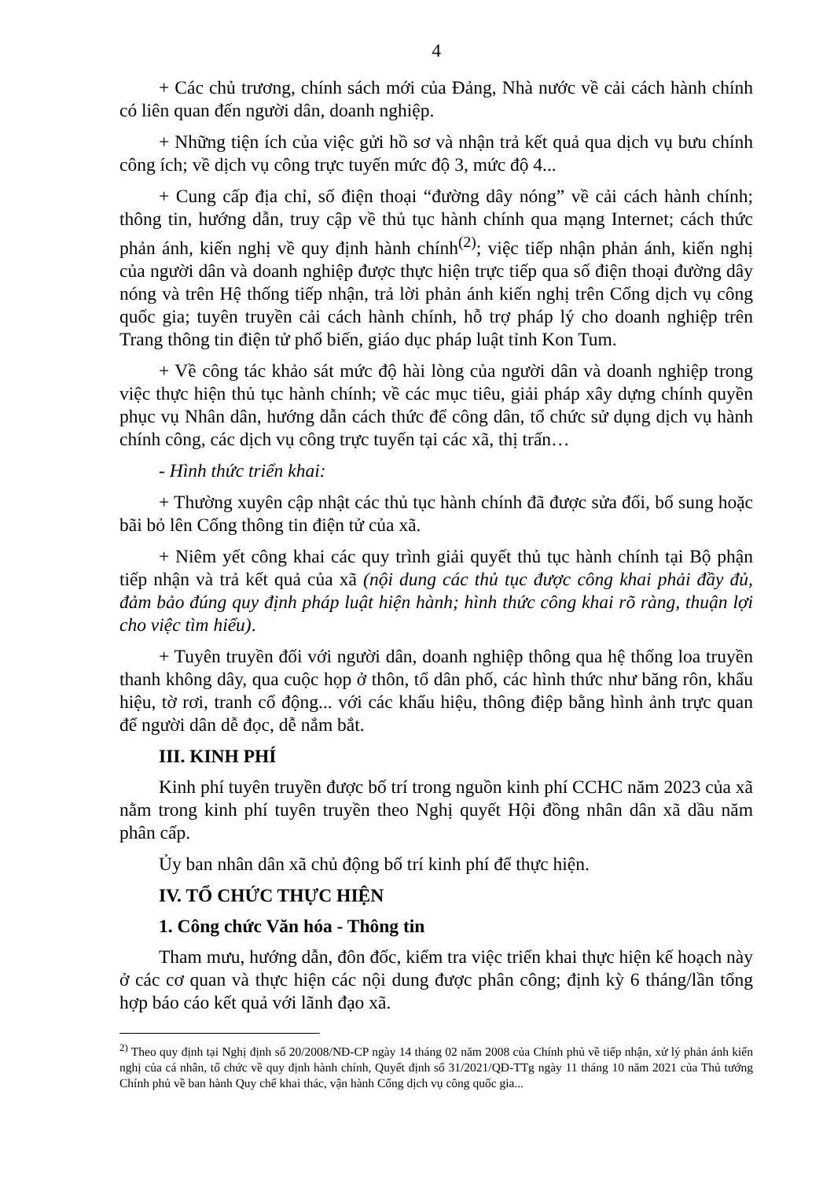4
+ Các chủ trương, chính sách mới của Đảng, Nhà nước về cải cách hành chính có liên quan đến người dân, doanh nghiệp.
+ Những tiện ích của việc gửi hồ sơ và nhận trả kết quả qua dịch vụ bưu chính công ích; về dịch vụ công trực tuyến mức độ 3, mức độ 4...
+ Cung cấp địa chỉ, số điện thoại “đường dây nóng” về cải cách hành chính; thông tin, hướng dẫn, truy cập về thủ tục hành chính qua mạng Internet; cách thức phản ánh, kiến nghị về quy định hành chính<sup>(2)</sup>; việc tiếp nhận phản ánh, kiến nghị của người dân và doanh nghiệp được thực hiện trực tiếp qua số điện thoại đường dây nóng và trên Hệ thống tiếp nhận, trả lời phản ánh kiến nghị trên Cổng dịch vụ công quốc gia; tuyên truyền cải cách hành chính, hỗ trợ pháp lý cho doanh nghiệp trên Trang thông tin điện tử phổ biến, giáo dục pháp luật tỉnh Kon Tum.
+ Về công tác khảo sát mức độ hài lòng của người dân và doanh nghiệp trong việc thực hiện thủ tục hành chính; về các mục tiêu, giải pháp xây dựng chính quyền phục vụ Nhân dân, hướng dẫn cách thức để công dân, tổ chức sử dụng dịch vụ hành chính công, các dịch vụ công trực tuyến tại các xã, thị trấn…
- Hình thức triển khai:
+ Thường xuyên cập nhật các thủ tục hành chính đã được sửa đổi, bổ sung hoặc bãi bỏ lên Cổng thông tin điện tử của xã.
+ Niêm yết công khai các quy trình giải quyết thủ tục hành chính tại Bộ phận tiếp nhận và trả kết quả của xã (nội dung các thủ tục được công khai phải đầy đủ, đảm bảo đúng quy định pháp luật hiện hành; hình thức công khai rõ ràng, thuận lợi cho việc tìm hiểu).
+ Tuyên truyền đối với người dân, doanh nghiệp thông qua hệ thống loa truyền thanh không dây, qua cuộc họp ở thôn, tổ dân phố, các hình thức như băng rôn, khẩu hiệu, tờ rơi, tranh cổ động... với các khẩu hiệu, thông điệp bằng hình ảnh trực quan để người dân dễ đọc, dễ nắm bắt.
III. KINH PHÍ
Kinh phí tuyên truyền được bố trí trong nguồn kinh phí CCHC năm 2023 của xã nằm trong kinh phí tuyên truyền theo Nghị quyết Hội đồng nhân dân xã dầu năm phân cấp.
Ủy ban nhân dân xã chủ động bố trí kinh phí để thực hiện.
IV. TỔ CHỨC THỰC HIỆN
1. Công chức Văn hóa - Thông tin
Tham mưu, hướng dẫn, đôn đốc, kiểm tra việc triển khai thực hiện kế hoạch này ở các cơ quan và thực hiện các nội dung được phân công; định kỳ 6 tháng/lần tổng hợp báo cáo kết quả với lãnh đạo xã.
<sup>2)</sup> Theo quy định tại Nghị định số 20/2008/NĐ-CP ngày 14 tháng 02 năm 2008 của Chính phủ về tiếp nhận, xử lý phản ánh kiến nghị của cá nhân, tổ chức về quy định hành chính, Quyết định số 31/2021/QĐ-TTg ngày 11 tháng 10 năm 2021 của Thủ tướng Chính phủ về ban hành Quy chế khai thác, vận hành Cổng dịch vụ công quốc gia...